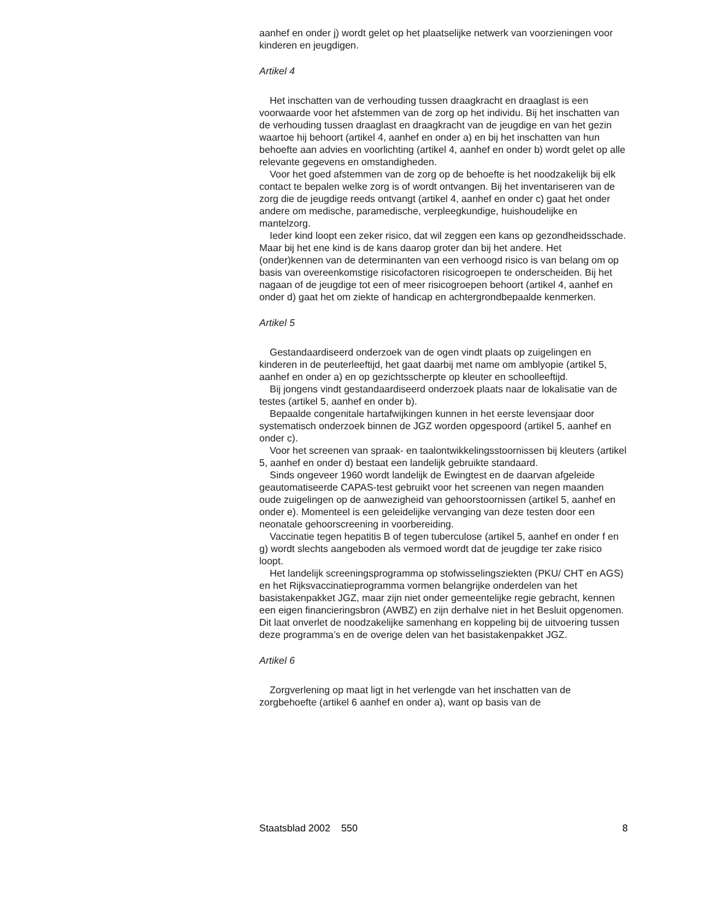aanhef en onder j) wordt gelet op het plaatselijke netwerk van voorzieningen voor kinderen en jeugdigen.
Artikel 4
Het inschatten van de verhouding tussen draagkracht en draaglast is een voorwaarde voor het afstemmen van de zorg op het individu. Bij het inschatten van de verhouding tussen draaglast en draagkracht van de jeugdige en van het gezin waartoe hij behoort (artikel 4, aanhef en onder a) en bij het inschatten van hun behoefte aan advies en voorlichting (artikel 4, aanhef en onder b) wordt gelet op alle relevante gegevens en omstandigheden.
Voor het goed afstemmen van de zorg op de behoefte is het noodzakelijk bij elk contact te bepalen welke zorg is of wordt ontvangen. Bij het inventariseren van de zorg die de jeugdige reeds ontvangt (artikel 4, aanhef en onder c) gaat het onder andere om medische, paramedische, verpleegkundige, huishoudelijke en mantelzorg.
Ieder kind loopt een zeker risico, dat wil zeggen een kans op gezondheidsschade. Maar bij het ene kind is de kans daarop groter dan bij het andere. Het (onder)kennen van de determinanten van een verhoogd risico is van belang om op basis van overeenkomstige risicofactoren risicogroepen te onderscheiden. Bij het nagaan of de jeugdige tot een of meer risicogroepen behoort (artikel 4, aanhef en onder d) gaat het om ziekte of handicap en achtergrondbepaalde kenmerken.
Artikel 5
Gestandaardiseerd onderzoek van de ogen vindt plaats op zuigelingen en kinderen in de peuterleeftijd, het gaat daarbij met name om amblyopie (artikel 5, aanhef en onder a) en op gezichtsscherpte op kleuter en schoolleeftijd.
Bij jongens vindt gestandaardiseerd onderzoek plaats naar de lokalisatie van de testes (artikel 5, aanhef en onder b).
Bepaalde congenitale hartafwijkingen kunnen in het eerste levensjaar door systematisch onderzoek binnen de JGZ worden opgespoord (artikel 5, aanhef en onder c).
Voor het screenen van spraak- en taalontwikkelingsstoornissen bij kleuters (artikel 5, aanhef en onder d) bestaat een landelijk gebruikte standaard.
Sinds ongeveer 1960 wordt landelijk de Ewingtest en de daarvan afgeleide geautomatiseerde CAPAS-test gebruikt voor het screenen van negen maanden oude zuigelingen op de aanwezigheid van gehoorstoornissen (artikel 5, aanhef en onder e). Momenteel is een geleidelijke vervanging van deze testen door een neonatale gehoorscreening in voorbereiding.
Vaccinatie tegen hepatitis B of tegen tuberculose (artikel 5, aanhef en onder f en g) wordt slechts aangeboden als vermoed wordt dat de jeugdige ter zake risico loopt.
Het landelijk screeningsprogramma op stofwisselingsziekten (PKU/ CHT en AGS) en het Rijksvaccinatieprogramma vormen belangrijke onderdelen van het basistakenpakket JGZ, maar zijn niet onder gemeentelijke regie gebracht, kennen een eigen financieringsbron (AWBZ) en zijn derhalve niet in het Besluit opgenomen. Dit laat onverlet de noodzakelijke samenhang en koppeling bij de uitvoering tussen deze programma’s en de overige delen van het basistakenpakket JGZ.
Artikel 6
Zorgverlening op maat ligt in het verlengde van het inschatten van de zorgbehoefte (artikel 6 aanhef en onder a), want op basis van de
Staatsblad 2002 550 8